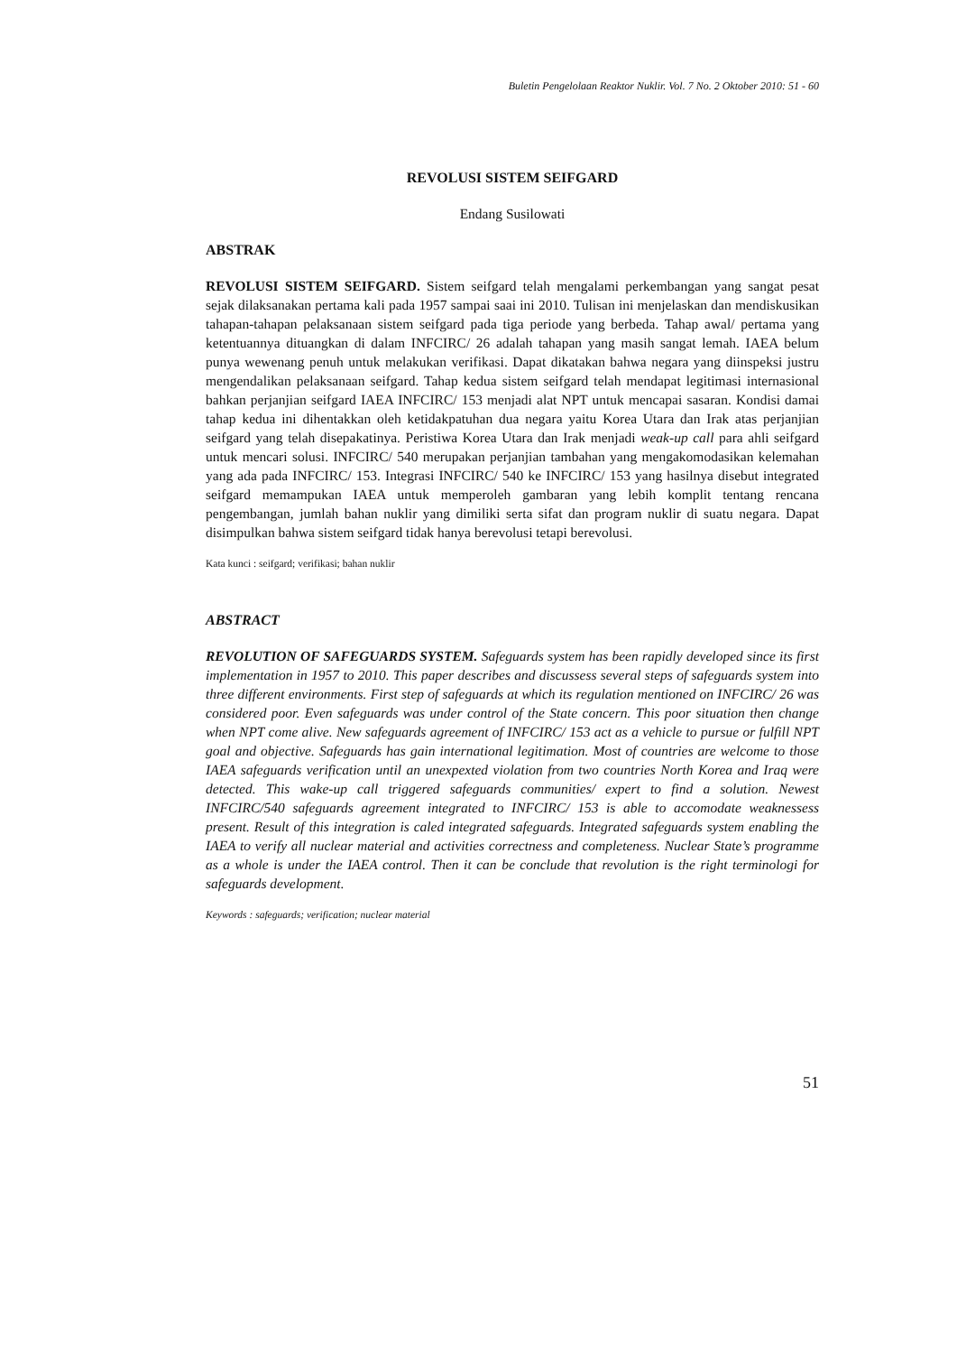Buletin Pengelolaan Reaktor Nuklir. Vol. 7 No. 2 Oktober 2010: 51 - 60
REVOLUSI SISTEM SEIFGARD
Endang Susilowati
ABSTRAK
REVOLUSI SISTEM SEIFGARD. Sistem seifgard telah mengalami perkembangan yang sangat pesat sejak dilaksanakan pertama kali pada 1957 sampai saai ini 2010. Tulisan ini menjelaskan dan mendiskusikan tahapan-tahapan pelaksanaan sistem seifgard pada tiga periode yang berbeda. Tahap awal/ pertama yang ketentuannya dituangkan di dalam INFCIRC/ 26 adalah tahapan yang masih sangat lemah. IAEA belum punya wewenang penuh untuk melakukan verifikasi. Dapat dikatakan bahwa negara yang diinspeksi justru mengendalikan pelaksanaan seifgard. Tahap kedua sistem seifgard telah mendapat legitimasi internasional bahkan perjanjian seifgard IAEA INFCIRC/ 153 menjadi alat NPT untuk mencapai sasaran. Kondisi damai tahap kedua ini dihentakkan oleh ketidakpatuhan dua negara yaitu Korea Utara dan Irak atas perjanjian seifgard yang telah disepakatinya. Peristiwa Korea Utara dan Irak menjadi weak-up call para ahli seifgard untuk mencari solusi. INFCIRC/ 540 merupakan perjanjian tambahan yang mengakomodasikan kelemahan yang ada pada INFCIRC/ 153. Integrasi INFCIRC/ 540 ke INFCIRC/ 153 yang hasilnya disebut integrated seifgard memampukan IAEA untuk memperoleh gambaran yang lebih komplit tentang rencana pengembangan, jumlah bahan nuklir yang dimiliki serta sifat dan program nuklir di suatu negara. Dapat disimpulkan bahwa sistem seifgard tidak hanya berevolusi tetapi berevolusi.
Kata kunci : seifgard; verifikasi; bahan nuklir
ABSTRACT
REVOLUTION OF SAFEGUARDS SYSTEM. Safeguards system has been rapidly developed since its first implementation in 1957 to 2010. This paper describes and discussess several steps of safeguards system into three different environments. First step of safeguards at which its regulation mentioned on INFCIRC/ 26 was considered poor. Even safeguards was under control of the State concern. This poor situation then change when NPT come alive. New safeguards agreement of INFCIRC/ 153 act as a vehicle to pursue or fulfill NPT goal and objective. Safeguards has gain international legitimation. Most of countries are welcome to those IAEA safeguards verification until an unexpexted violation from two countries North Korea and Iraq were detected. This wake-up call triggered safeguards communities/ expert to find a solution. Newest INFCIRC/540 safeguards agreement integrated to INFCIRC/ 153 is able to accomodate weaknessess present. Result of this integration is caled integrated safeguards. Integrated safeguards system enabling the IAEA to verify all nuclear material and activities correctness and completeness. Nuclear State’s programme as a whole is under the IAEA control. Then it can be conclude that revolution is the right terminologi for safeguards development.
Keywords : safeguards; verification; nuclear material
51